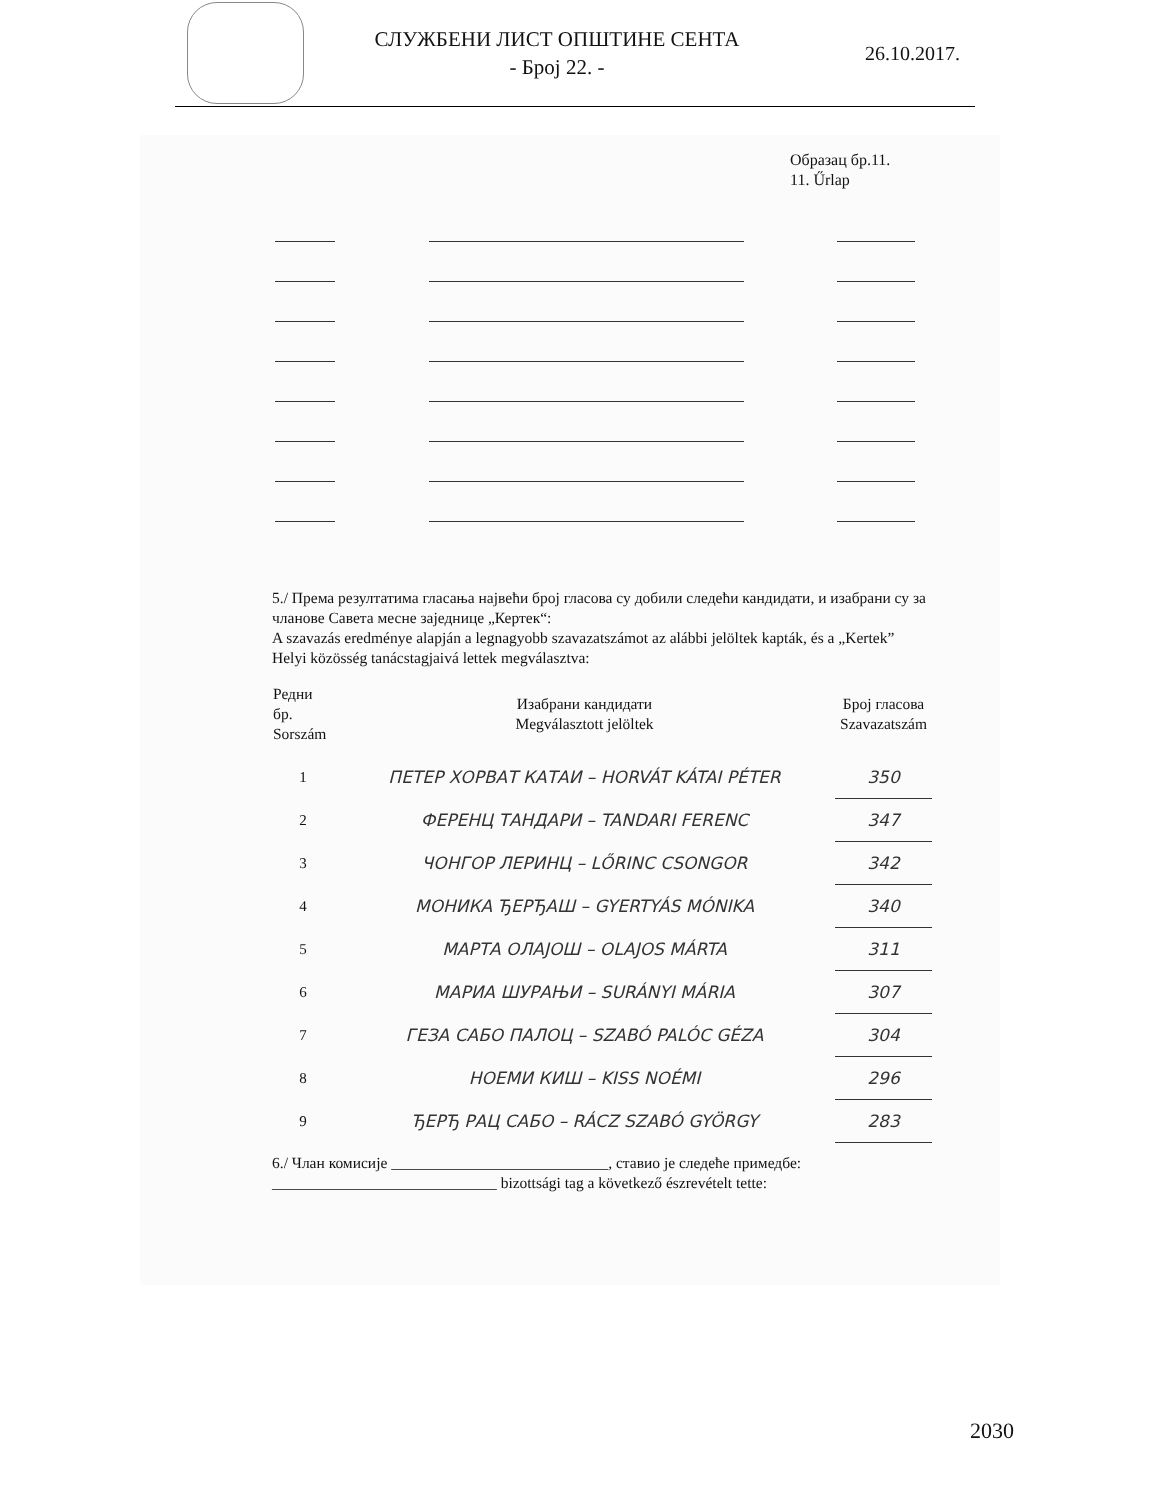СЛУЖБЕНИ ЛИСТ ОПШТИНЕ СЕНТА
- Број 22. -
26.10.2017.
Образац бр.11.
11. Űrlap
5./ Према резултатима гласања највећи број гласова су добили следећи кандидати, и изабрани су за чланове Савета месне заједнице „Кертек“:
A szavazás eredménye alapján a legnagyobb szavazatszámot az alábbi jelöltek kapták, és a „Kertek” Helyi közösség tanácstagjaivá lettek megválasztva:
| Редни бр. Sorszám | Изабрани кандидати Megválasztott jelöltek | Број гласова Szavazatszám |
| --- | --- | --- |
| 1 | ПЕТЕР ХОРВАТ КАТАИ – HORVÁT KÁTAI PÉTER | 350 |
| 2 | ФЕРЕНЦ ТАНДАРИ – TANDARI FERENC | 347 |
| 3 | ЧОНГОР ЛЕРИНЦ – LŐRINC CSONGOR | 342 |
| 4 | МОНИКА ЂЕРЂАШ – GYERTYÁS MÓNIKA | 340 |
| 5 | МАРТА ОЛАЈОШ – OLAJOS MÁRTA | 311 |
| 6 | МАРИА ШУРАЊИ – SURÁNYI MÁRIA | 307 |
| 7 | ГЕЗА САБО ПАЛОЦ – SZABÓ PALÓC GÉZA | 304 |
| 8 | НОЕМИ КИШ – KISS NOÉMI | 296 |
| 9 | ЂЕРЂ РАЦ САБО – RÁCZ SZABÓ GYÖRGY | 283 |
6./ Члан комисије ____________________________, ставио је следеће примедбе:
_____________________________ bizottsági tag a következő észrevételt tette:
2030